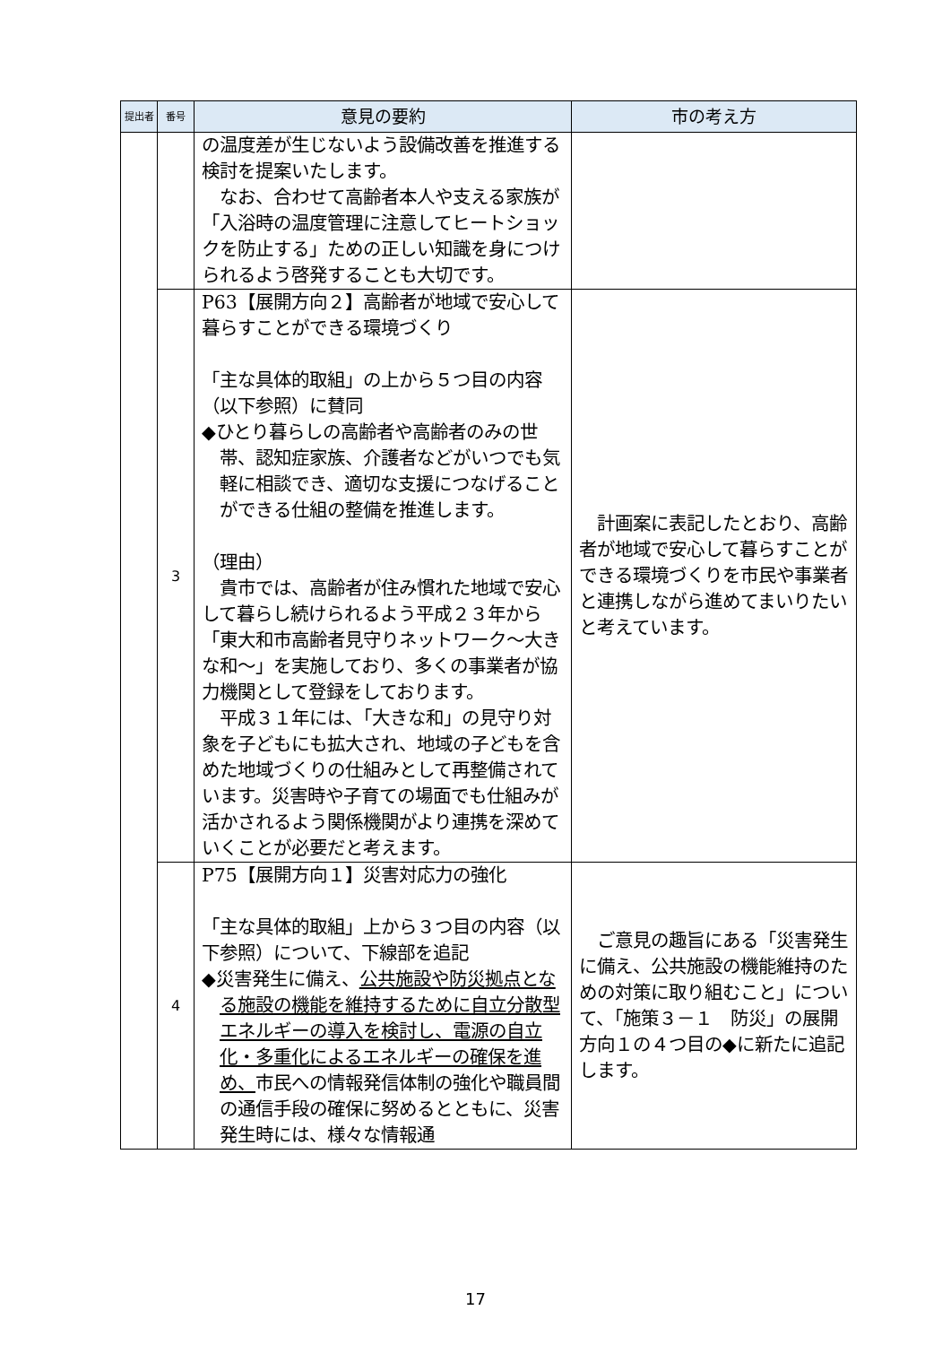| 提出者 | 番号 | 意見の要約 | 市の考え方 |
| --- | --- | --- | --- |
| | | の温度差が生じないよう設備改善を推進する検討を提案いたします。 なお、合わせて高齢者本人や支える家族が「入浴時の温度管理に注意してヒートショックを防止する」ための正しい知識を身につけられるよう啓発することも大切です。 | |
| | 3 | P63【展開方向２】高齢者が地域で安心して暮らすことができる環境づくり 「主な具体的取組」の上から５つ目の内容（以下参照）に賛同 ◆ひとり暮らしの高齢者や高齢者のみの世帯、認知症家族、介護者などがいつでも気軽に相談でき、適切な支援につなげることができる仕組の整備を推進します。 （理由） 貴市では、高齢者が住み慣れた地域で安心して暮らし続けられるよう平成２３年から「東大和市高齢者見守りネットワーク～大きな和～」を実施しており、多くの事業者が協力機関として登録をしております。 平成３１年には、「大きな和」の見守り対象を子どもにも拡大され、地域の子どもを含めた地域づくりの仕組みとして再整備されています。災害時や子育ての場面でも仕組みが活かされるよう関係機関がより連携を深めていくことが必要だと考えます。 | 計画案に表記したとおり、高齢者が地域で安心して暮らすことができる環境づくりを市民や事業者と連携しながら進めてまいりたいと考えています。 |
| | 4 | P75【展開方向１】災害対応力の強化 「主な具体的取組」上から３つ目の内容（以下参照）について、下線部を追記 ◆災害発生に備え、 公共施設や防災拠点となる施設の機能を維持するために自立分散型エネルギーの導入を検討し、電源の自立化・多重化によるエネルギーの確保を進め、 市民への情報発信体制の強化や職員間の通信手段の確保に努めるとともに、災害発生時には、様々な情報通 | ご意見の趣旨にある「災害発生に備え、公共施設の機能維持のための対策に取り組むこと」について、「施策３－１ 防災」の展開方向１の４つ目の◆に新たに追記します。 |
17